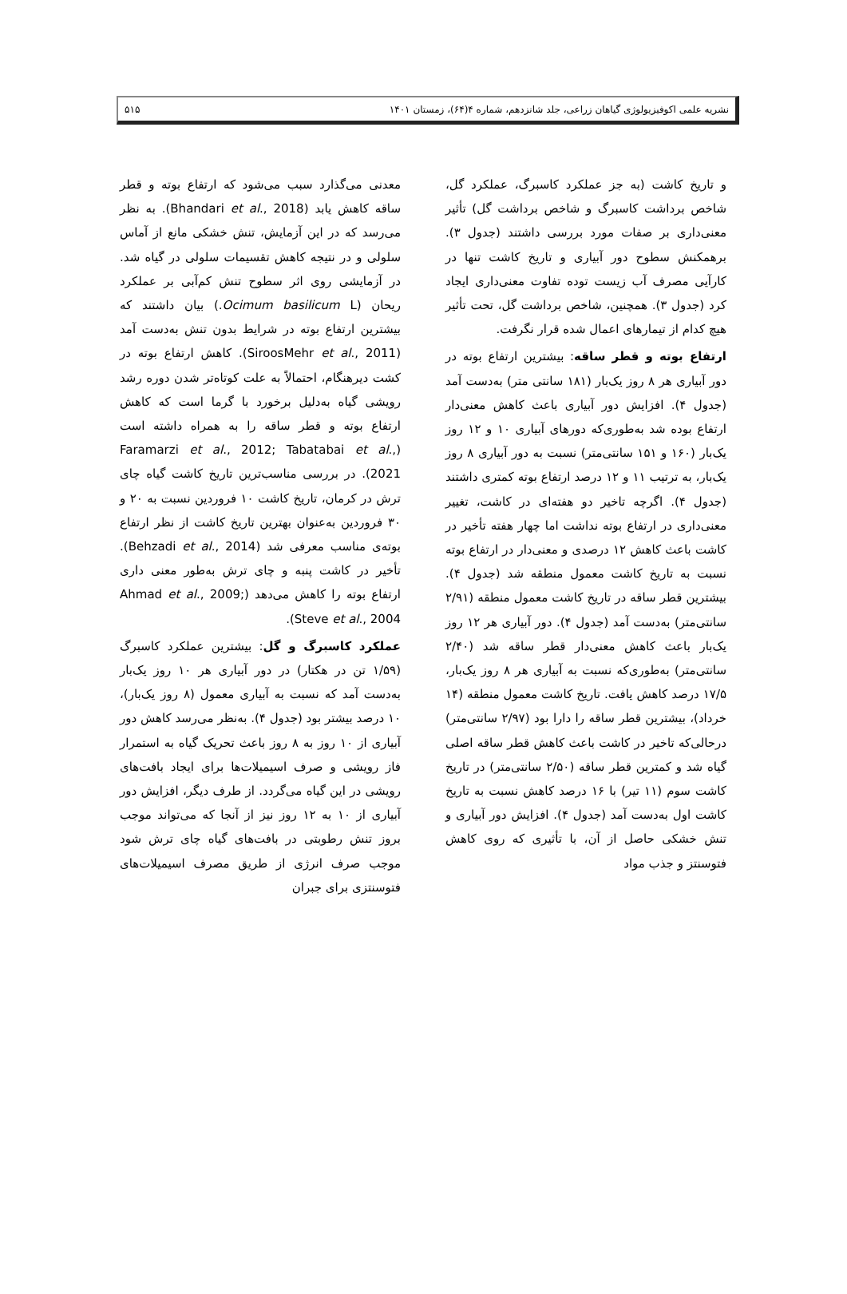نشریه علمی اکوفیزیولوژی گیاهان زراعی، جلد شانزدهم، شماره ۴(۶۴)، زمستان ۱۴۰۱ ۵۱۵
و تاریخ کاشت (به جز عملکرد کاسبرگ، عملکرد گل، شاخص برداشت کاسبرگ و شاخص برداشت گل) تأثیر معنی‌داری بر صفات مورد بررسی داشتند (جدول ۳). برهمکنش سطوح دور آبیاری و تاریخ کاشت تنها در کارآیی مصرف آب زیست توده تفاوت معنی‌داری ایجاد کرد (جدول ۳). همچنین، شاخص برداشت گل، تحت تأثیر هیچ کدام از تیمارهای اعمال شده قرار نگرفت.
ارتفاع بوته و قطر ساقه: بیشترین ارتفاع بوته در دور آبیاری هر ۸ روز یک‌بار (۱۸۱ سانتی متر) به‌دست آمد (جدول ۴). افزایش دور آبیاری باعث کاهش معنی‌دار ارتفاع بوده شد به‌طوری‌که دورهای آبیاری ۱۰ و ۱۲ روز یک‌بار (۱۶۰ و ۱۵۱ سانتی‌متر) نسبت به دور آبیاری ۸ روز یک‌بار، به ترتیب ۱۱ و ۱۲ درصد ارتفاع بوته کمتری داشتند (جدول ۴). اگرچه تاخیر دو هفته‌ای در کاشت، تغییر معنی‌داری در ارتفاع بوته نداشت اما چهار هفته تأخیر در کاشت باعث کاهش ۱۲ درصدی و معنی‌دار در ارتفاع بوته نسبت به تاریخ کاشت معمول منطقه شد (جدول ۴). بیشترین قطر ساقه در تاریخ کاشت معمول منطقه (۲/۹۱ سانتی‌متر) به‌دست آمد (جدول ۴). دور آبیاری هر ۱۲ روز یک‌بار باعث کاهش معنی‌دار قطر ساقه شد (۲/۴۰ سانتی‌متر) به‌طوری‌که نسبت به آبیاری هر ۸ روز یک‌بار، ۱۷/۵ درصد کاهش یافت. تاریخ کاشت معمول منطقه (۱۴ خرداد)، بیشترین قطر ساقه را دارا بود (۲/۹۷ سانتی‌متر) درحالی‌که تاخیر در کاشت باعث کاهش قطر ساقه اصلی گیاه شد و کمترین قطر ساقه (۲/۵۰ سانتی‌متر) در تاریخ کاشت سوم (۱۱ تیر) با ۱۶ درصد کاهش نسبت به تاریخ کاشت اول به‌دست آمد (جدول ۴). افزایش دور آبیاری و تنش خشکی حاصل از آن، با تأثیری که روی کاهش فتوسنتز و جذب مواد
معدنی می‌گذارد سبب می‌شود که ارتفاع بوته و قطر ساقه کاهش یابد (Bhandari et al., 2018). به نظر می‌رسد که در این آزمایش، تنش خشکی مانع از آماس سلولی و در نتیجه کاهش تقسیمات سلولی در گیاه شد. در آزمایشی روی اثر سطوح تنش کم‌آبی بر عملکرد ریحان (Ocimum basilicum L.) بیان داشتند که بیشترین ارتفاع بوته در شرایط بدون تنش به‌دست آمد (SiroosMehr et al., 2011). کاهش ارتفاع بوته در کشت دیرهنگام، احتمالاً به علت کوتاه‌تر شدن دوره رشد رویشی گیاه به‌دلیل برخورد با گرما است که کاهش ارتفاع بوته و قطر ساقه را به همراه داشته است (Faramarzi et al., 2012; Tabatabai et al., 2021). در بررسی مناسب‌ترین تاریخ کاشت گیاه چای ترش در کرمان، تاریخ کاشت ۱۰ فروردین نسبت به ۲۰ و ۳۰ فروردین به‌عنوان بهترین تاریخ کاشت از نظر ارتفاع بوته‌ی مناسب معرفی شد (Behzadi et al., 2014). تأخیر در کاشت پنبه و چای ترش به‌طور معنی داری ارتفاع بوته را کاهش می‌دهد (Ahmad et al., 2009; Steve et al., 2004).
عملکرد کاسبرگ و گل: بیشترین عملکرد کاسبرگ (۱/۵۹ تن در هکتار) در دور آبیاری هر ۱۰ روز یک‌بار به‌دست آمد که نسبت به آبیاری معمول (۸ روز یک‌بار)، ۱۰ درصد بیشتر بود (جدول ۴). به‌نظر می‌رسد کاهش دور آبیاری از ۱۰ روز به ۸ روز باعث تحریک گیاه به استمرار فاز رویشی و صرف اسیمیلات‌ها برای ایجاد بافت‌های رویشی در این گیاه می‌گردد. از طرف دیگر، افزایش دور آبیاری از ۱۰ به ۱۲ روز نیز از آنجا که می‌تواند موجب بروز تنش رطوبتی در بافت‌های گیاه چای ترش شود موجب صرف انرژی از طریق مصرف اسیمیلات‌های فتوسنتزی برای جبران